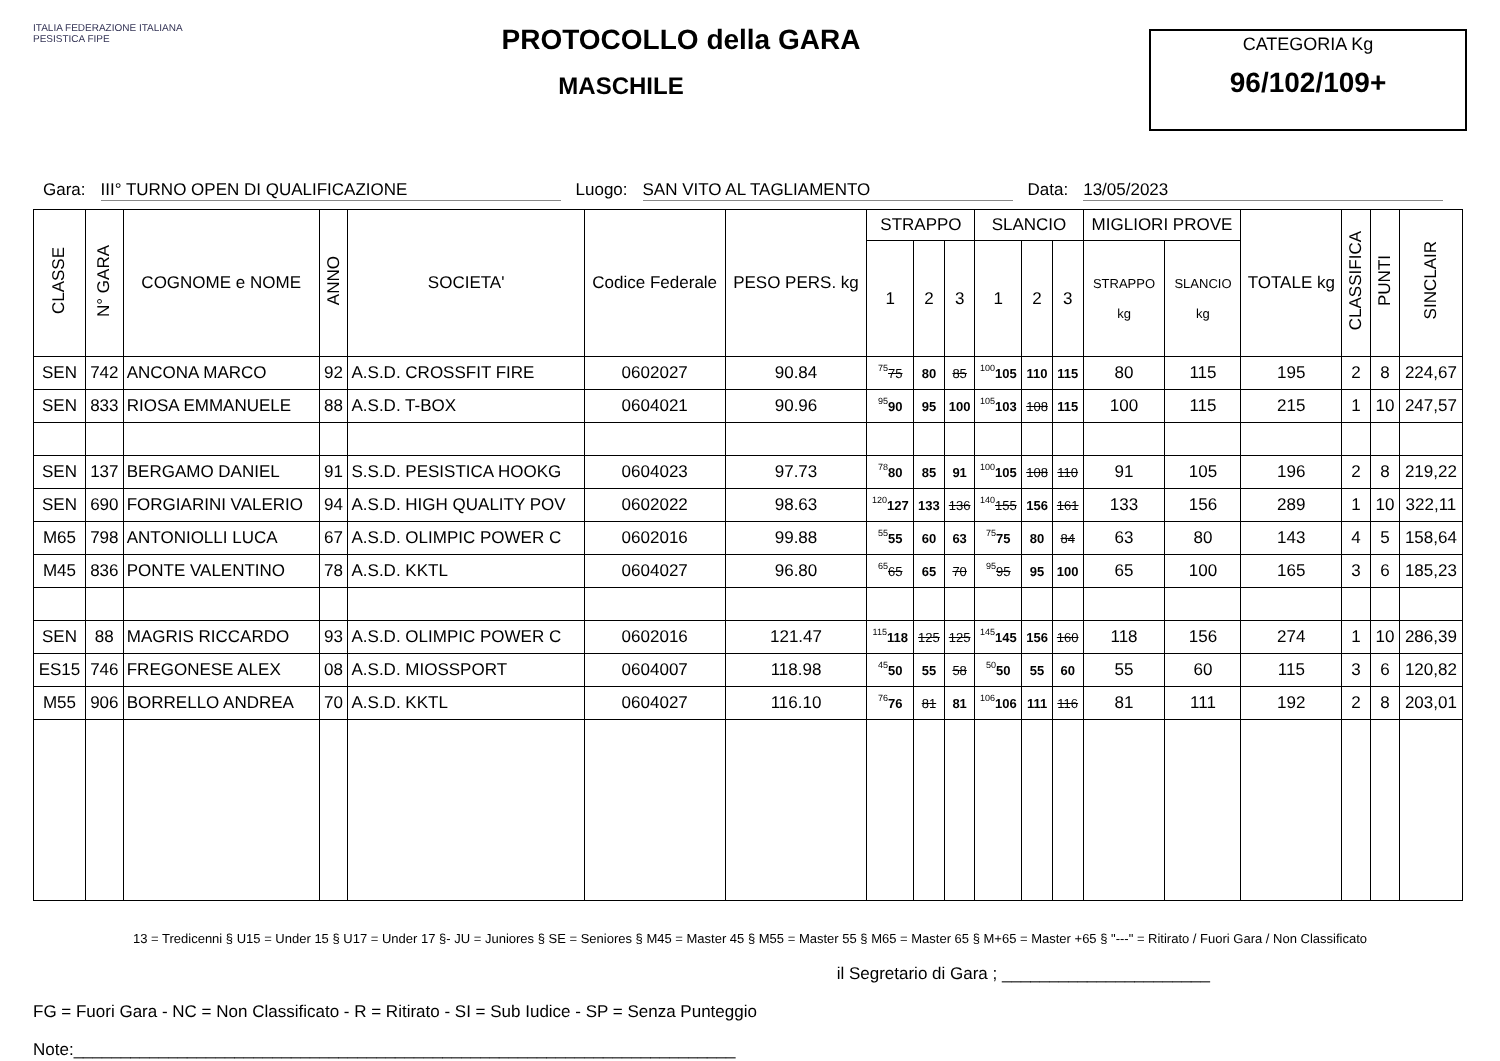ITALIA FEDERAZIONE ITALIANA PESISTICA FIPE
PROTOCOLLO della GARA
MASCHILE
CATEGORIA Kg
96/102/109+
Gara: III° TURNO OPEN DI QUALIFICAZIONE Luogo: SAN VITO AL TAGLIAMENTO Data: 13/05/2023
| CLASSE | N° GARA | COGNOME e NOME | ANNO | SOCIETA' | Codice Federale | PESO PERS. kg | STRAPPO | | | SLANCIO | | | MIGLIORI PROVE | | TOTALE kg | CLASSIFICA | PUNTI | SINCLAIR |
| --- | --- | --- | --- | --- | --- | --- | --- | --- | --- | --- | --- | --- | --- | --- | --- | --- | --- | --- |
| | | | | | | | 1 | 2 | 3 | 1 | 2 | 3 | STRAPPO kg | SLANCIO kg | | | | |
| SEN | 742 | ANCONA MARCO | 92 | A.S.D. CROSSFIT FIRE | 0602027 | 90.84 | <sup>75</sup> 75 | 80 | 85 | <sup>100</sup> 105 | 110 | 115 | 80 | 115 | 195 | 2 | 8 | 224,67 |
| SEN | 833 | RIOSA EMMANUELE | 88 | A.S.D. T-BOX | 0604021 | 90.96 | <sup>95</sup> 90 | 95 | 100 | <sup>105</sup> 103 | 108 | 115 | 100 | 115 | 215 | 1 | 10 | 247,57 |
| SEN | 137 | BERGAMO DANIEL | 91 | S.S.D. PESISTICA HOOKG | 0604023 | 97.73 | <sup>78</sup> 80 | 85 | 91 | <sup>100</sup> 105 | 108 | 110 | 91 | 105 | 196 | 2 | 8 | 219,22 |
| SEN | 690 | FORGIARINI VALERIO | 94 | A.S.D. HIGH QUALITY POV | 0602022 | 98.63 | <sup>120</sup> 127 | 133 | 136 | <sup>140</sup> 155 | 156 | 161 | 133 | 156 | 289 | 1 | 10 | 322,11 |
| M65 | 798 | ANTONIOLLI LUCA | 67 | A.S.D. OLIMPIC POWER C | 0602016 | 99.88 | <sup>55</sup> 55 | 60 | 63 | <sup>75</sup> 75 | 80 | 84 | 63 | 80 | 143 | 4 | 5 | 158,64 |
| M45 | 836 | PONTE VALENTINO | 78 | A.S.D. KKTL | 0604027 | 96.80 | <sup>65</sup> 65 | 65 | 70 | <sup>95</sup> 95 | 95 | 100 | 65 | 100 | 165 | 3 | 6 | 185,23 |
| SEN | 88 | MAGRIS RICCARDO | 93 | A.S.D. OLIMPIC POWER C | 0602016 | 121.47 | <sup>115</sup> 118 | 125 | 125 | <sup>145</sup> 145 | 156 | 160 | 118 | 156 | 274 | 1 | 10 | 286,39 |
| ES15 | 746 | FREGONESE ALEX | 08 | A.S.D. MIOSSPORT | 0604007 | 118.98 | <sup>45</sup> 50 | 55 | 58 | <sup>50</sup> 50 | 55 | 60 | 55 | 60 | 115 | 3 | 6 | 120,82 |
| M55 | 906 | BORRELLO ANDREA | 70 | A.S.D. KKTL | 0604027 | 116.10 | <sup>76</sup> 76 | 81 | 81 | <sup>106</sup> 106 | 111 | 116 | 81 | 111 | 192 | 2 | 8 | 203,01 |
13 = Tredicenni § U15 = Under 15 § U17 = Under 17 §- JU = Juniores § SE = Seniores § M45 = Master 45 § M55 = Master 55 § M65 = Master 65 § M+65 = Master +65 § "---" = Ritirato / Fuori Gara / Non Classificato
il Segretario di Gara ; ______________________
FG = Fuori Gara - NC = Non Classificato - R = Ritirato - SI = Sub Iudice - SP = Senza Punteggio
Note:______________________________________________________________________